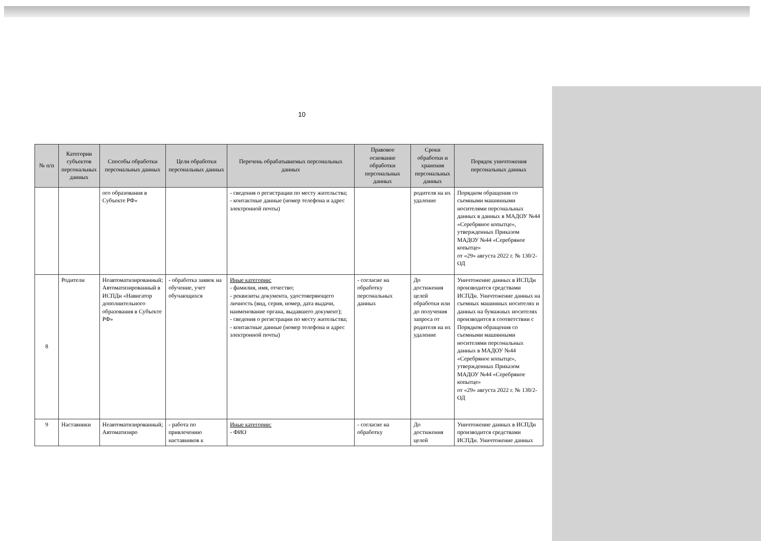10
| № п/п | Категории субъектов персональных данных | Способы обработки персональных данных | Цели обработки персональных данных | Перечень обрабатываемых персональных данных | Правовое основание обработки персональных данных | Сроки обработки и хранения персональных данных | Порядок уничтожения персональных данных |
| --- | --- | --- | --- | --- | --- | --- | --- |
| | | ого образования в Субъекте РФ» | | - сведения о регистрации по месту жительства; - контактные данные (номер телефона и адрес электронной почты) | | родителя на их удаление | Порядком обращения со съемными машинными носителями персональных данных в данных в МАДОУ №44 «Серебряное копытце», утвержденных Приказом МАДОУ №44 «Серебряное копытце» от «29» августа 2022 г. № 130/2-ОД |
| 8 | Родители | Неавтоматизированный; Автоматизированный в ИСПДн «Навигатор дополнительного образования в Субъекте РФ» | - обработка заявок на обучение, учет обучающихся | Иные категории: - фамилия, имя, отчество; - реквизиты документа, удостоверяющего личность (вид, серия, номер, дата выдачи, наименование органа, выдавшего документ); - сведения о регистрации по месту жительства; - контактные данные (номер телефона и адрес электронной почты) | - согласие на обработку персональных данных | До достижения целей обработки или до получения запроса от родителя на их удаление | Уничтожение данных в ИСПДн производится средствами ИСПДн. Уничтожение данных на съемных машинных носителях и данных на бумажных носителях производится в соответствии с Порядком обращения со съемными машинными носителями персональных данных в МАДОУ №44 «Серебряное копытце», утвержденных Приказом МАДОУ №44 «Серебряное копытце» от «29» августа 2022 г. № 130/2-ОД |
| 9 | Наставники | Неавтоматизированный; Автоматизиро | - работа по привлечению наставников к | Иные категории: - ФИО | - согласие на обработку | До достижения целей | Уничтожение данных в ИСПДн производится средствами ИСПДн. Уничтожение данных |